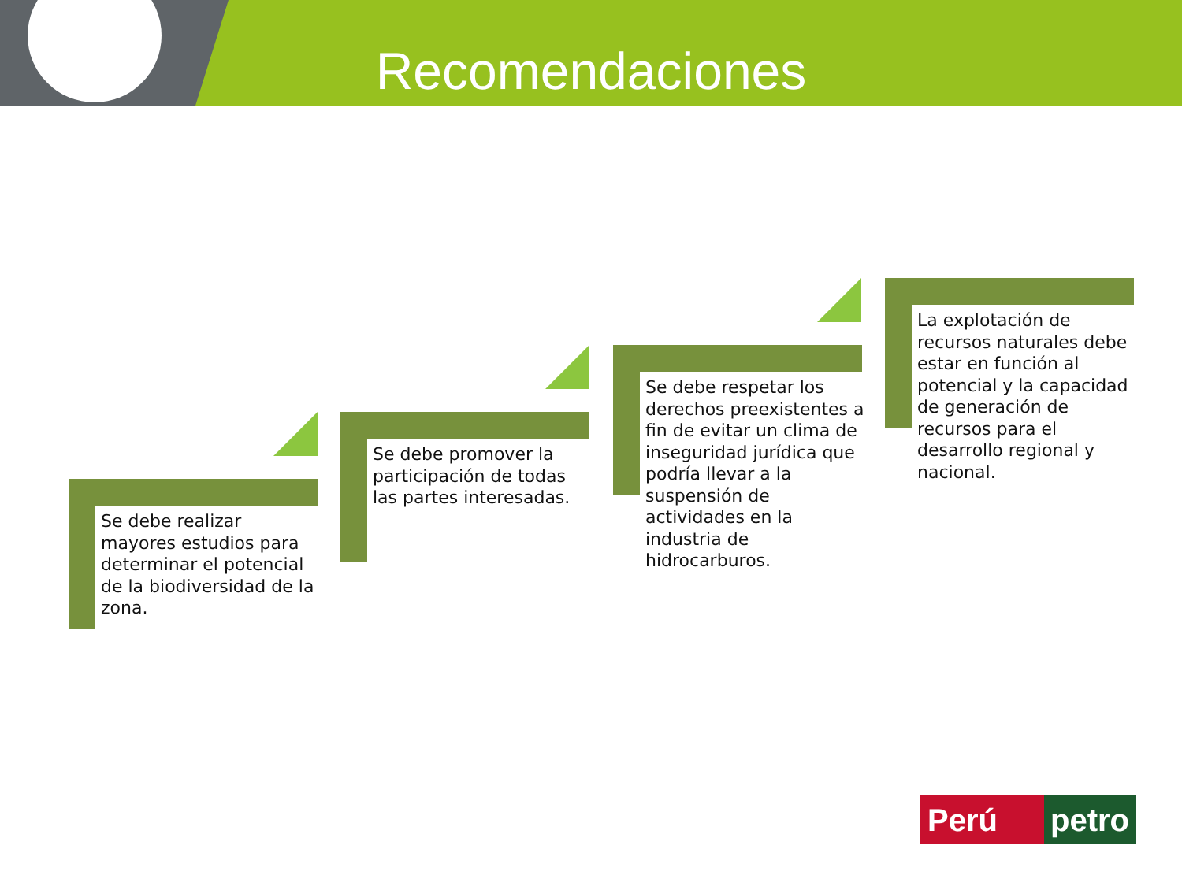Recomendaciones
Se debe realizar mayores estudios para determinar el potencial de la biodiversidad de la zona.
Se debe promover la participación de todas las partes interesadas.
Se debe respetar los derechos preexistentes a fin de evitar un clima de inseguridad jurídica que podría llevar a la suspensión de actividades en la industria de hidrocarburos.
La explotación de recursos naturales debe estar en función al potencial y la capacidad de generación de recursos para el desarrollo regional y nacional.
Perú petro